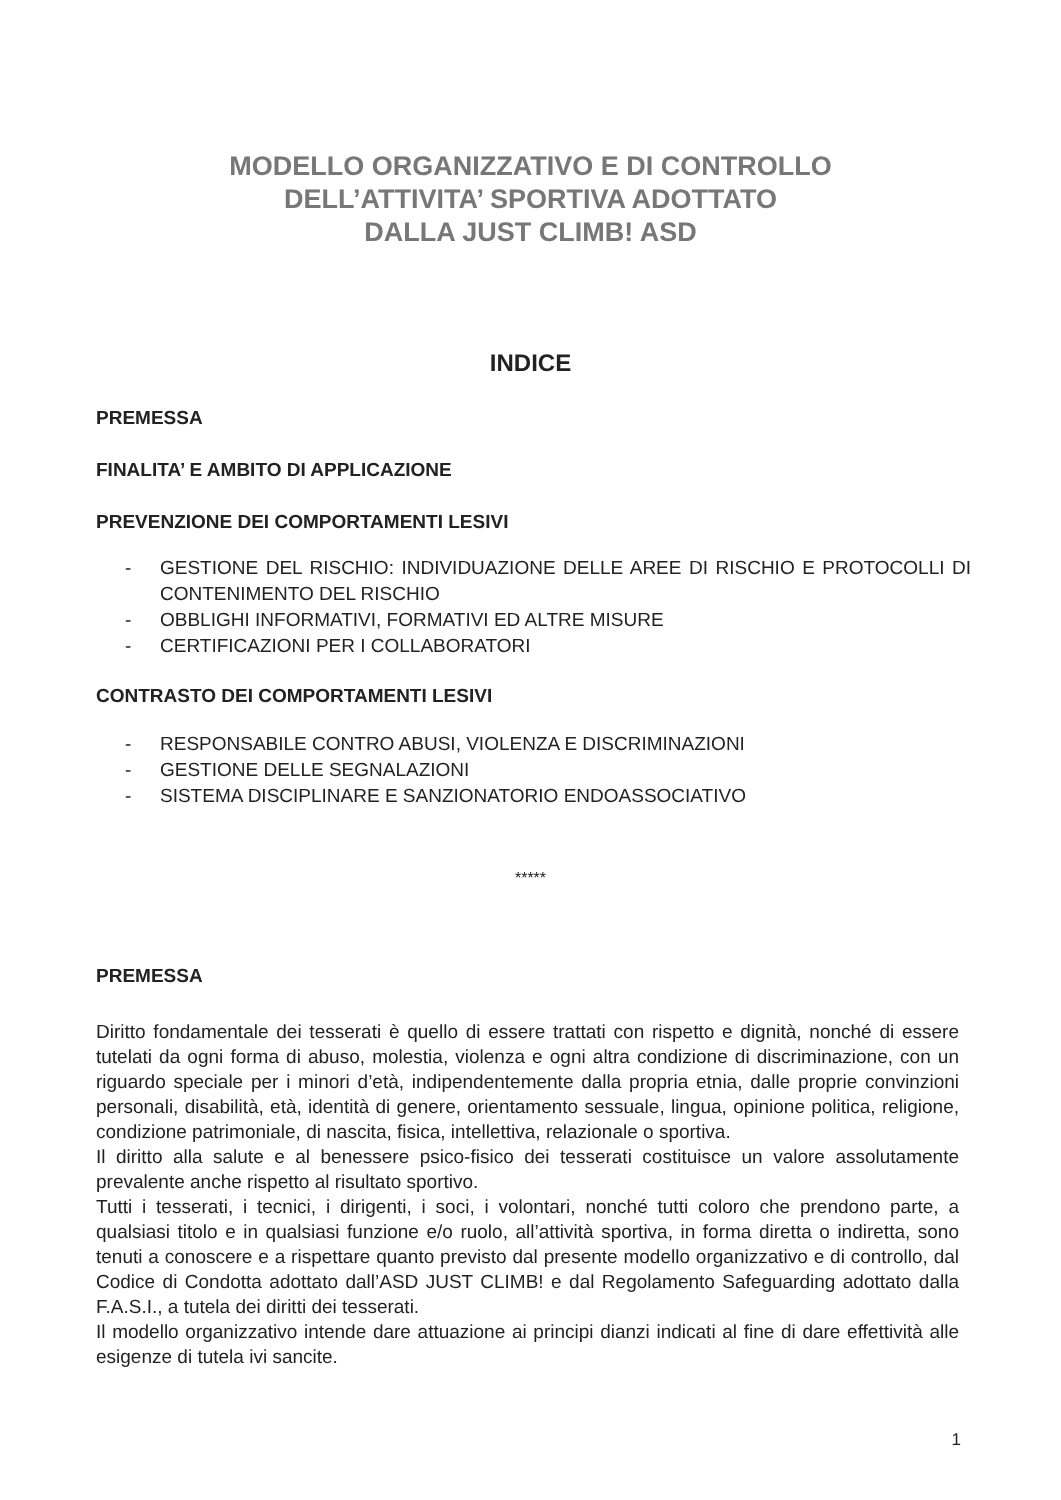MODELLO ORGANIZZATIVO E DI CONTROLLO
DELL’ATTIVITA’ SPORTIVA ADOTTATO
DALLA JUST CLIMB! ASD
INDICE
PREMESSA
FINALITA’ E AMBITO DI APPLICAZIONE
PREVENZIONE DEI COMPORTAMENTI LESIVI
- GESTIONE DEL RISCHIO: INDIVIDUAZIONE DELLE AREE DI RISCHIO E PROTOCOLLI DI CONTENIMENTO DEL RISCHIO
- OBBLIGHI INFORMATIVI, FORMATIVI ED ALTRE MISURE
- CERTIFICAZIONI PER I COLLABORATORI
CONTRASTO DEI COMPORTAMENTI LESIVI
- RESPONSABILE CONTRO ABUSI, VIOLENZA E DISCRIMINAZIONI
- GESTIONE DELLE SEGNALAZIONI
- SISTEMA DISCIPLINARE E SANZIONATORIO ENDOASSOCIATIVO
*****
PREMESSA
Diritto fondamentale dei tesserati è quello di essere trattati con rispetto e dignità, nonché di essere tutelati da ogni forma di abuso, molestia, violenza e ogni altra condizione di discriminazione, con un riguardo speciale per i minori d’età, indipendentemente dalla propria etnia, dalle proprie convinzioni personali, disabilità, età, identità di genere, orientamento sessuale, lingua, opinione politica, religione, condizione patrimoniale, di nascita, fisica, intellettiva, relazionale o sportiva.
Il diritto alla salute e al benessere psico-fisico dei tesserati costituisce un valore assolutamente prevalente anche rispetto al risultato sportivo.
Tutti i tesserati, i tecnici, i dirigenti, i soci, i volontari, nonché tutti coloro che prendono parte, a qualsiasi titolo e in qualsiasi funzione e/o ruolo, all’attività sportiva, in forma diretta o indiretta, sono tenuti a conoscere e a rispettare quanto previsto dal presente modello organizzativo e di controllo, dal Codice di Condotta adottato dall’ASD JUST CLIMB! e dal Regolamento Safeguarding adottato dalla F.A.S.I., a tutela dei diritti dei tesserati.
Il modello organizzativo intende dare attuazione ai principi dianzi indicati al fine di dare effettività alle esigenze di tutela ivi sancite.
1